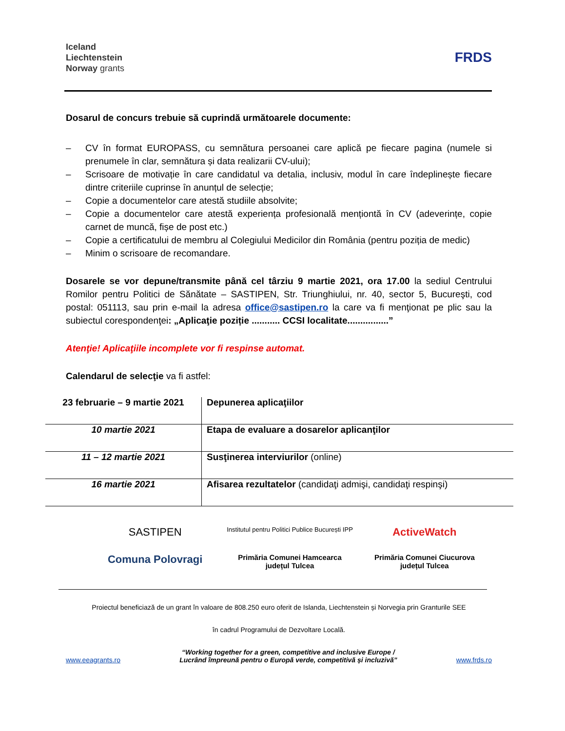Iceland
Liechtenstein
Norway grants
FRDS
Dosarul de concurs trebuie să cuprindă următoarele documente:
– CV în format EUROPASS, cu semnătura persoanei care aplică pe fiecare pagina (numele si prenumele în clar, semnătura și data realizarii CV-ului);
– Scrisoare de motivație în care candidatul va detalia, inclusiv, modul în care îndeplinește fiecare dintre criteriile cuprinse în anunțul de selecție;
– Copie a documentelor care atestă studiile absolvite;
– Copie a documentelor care atestă experiența profesională menționtă în CV (adeverințe, copie carnet de muncă, fișe de post etc.)
– Copie a certificatului de membru al Colegiului Medicilor din România (pentru poziția de medic)
– Minim o scrisoare de recomandare.
Dosarele se vor depune/transmite până cel târziu 9 martie 2021, ora 17.00 la sediul Centrului Romilor pentru Politici de Sănătate – SASTIPEN, Str. Triunghiului, nr. 40, sector 5, Bucureşti, cod postal: 051113, sau prin e-mail la adresa office@sastipen.ro la care va fi menţionat pe plic sau la subiectul corespondenţei: „Aplicaţie poziție ........... CCSI localitate................”
Atenţie! Aplicaţiile incomplete vor fi respinse automat.
Calendarul de selecţie va fi astfel:
| 23 februarie – 9 martie 2021 | Depunerea aplicaţiilor |
| 10 martie 2021 | Etapa de evaluare a dosarelor aplicanţilor |
| 11 – 12 martie 2021 | Susţinerea interviurilor (online) |
| 16 martie 2021 | Afisarea rezultatelor (candidaţi admişi, candidaţi respinşi) |
SASTIPEN
Institutul pentru Politici Publice București IPP
ActiveWatch
Comuna Polovragi
Primăria Comunei Hamcearca
județul Tulcea
Primăria Comunei Ciucurova
județul Tulcea
Proiectul beneficiază de un grant în valoare de 808.250 euro oferit de Islanda, Liechtenstein și Norvegia prin Granturile SEE
în cadrul Programului de Dezvoltare Locală.
www.eeagrants.ro “Working together for a green, competitive and inclusive Europe /
Lucrând împreună pentru o Europă verde, competitivă și incluzivă” www.frds.ro